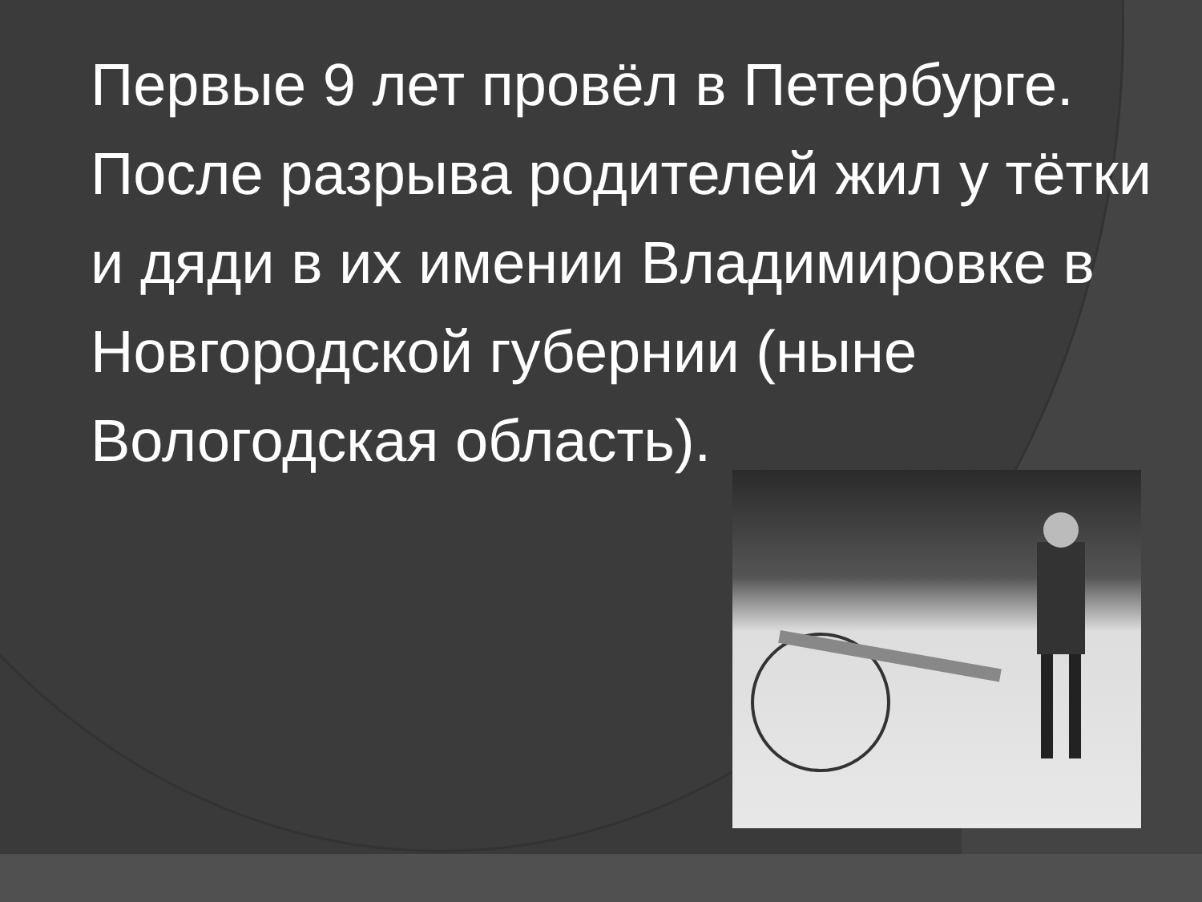Первые 9 лет провёл в Петербурге. После разрыва родителей жил у тётки и дяди в их имении Владимировке в Новгородской губернии (ныне Вологодская область).